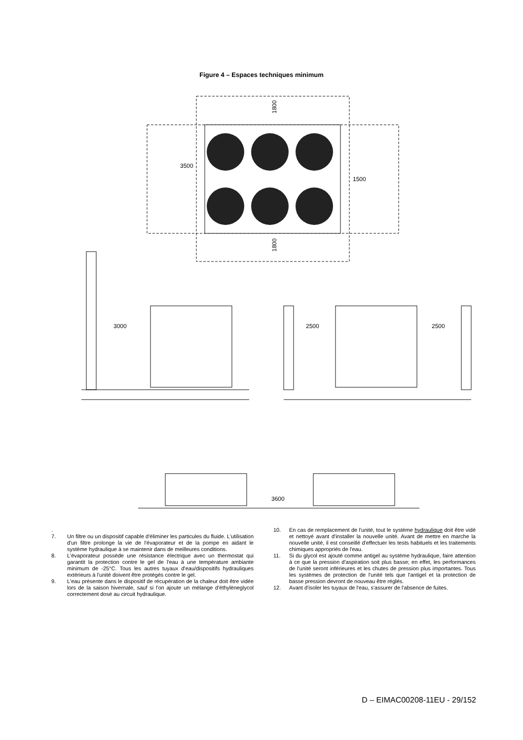Figure 4 – Espaces techniques minimum
3500
1500
1800
1800
3000
2500
2500
3600
.
7. Un filtre ou un dispositif capable d'éliminer les particules du fluide. L'utilisation d'un filtre prolonge la vie de l'évaporateur et de la pompe en aidant le système hydraulique à se maintenir dans de meilleures conditions.
8. L'évaporateur possède une résistance électrique avec un thermostat qui garantit la protection contre le gel de l'eau à une température ambiante minimum de -25°C. Tous les autres tuyaux d'eau/dispositifs hydrauliques extérieurs à l'unité doivent être protégés contre le gel.
9. L'eau présente dans le dispositif de récupération de la chaleur doit être vidée lors de la saison hivernale, sauf si l'on ajoute un mélange d'éthylèneglycol correctement dosé au circuit hydraulique.
10. En cas de remplacement de l'unité, tout le système hydraulique doit être vidé et nettoyé avant d'installer la nouvelle unité. Avant de mettre en marche la nouvelle unité, il est conseillé d'effectuer les tests habituels et les traitements chimiques appropriés de l'eau.
11. Si du glycol est ajouté comme antigel au système hydraulique, faire attention à ce que la pression d'aspiration soit plus basse; en effet, les performances de l'unité seront inférieures et les chutes de pression plus importantes. Tous les systèmes de protection de l'unité tels que l'antigel et la protection de basse pression devront de nouveau être réglés.
12. Avant d'isoler les tuyaux de l'eau, s'assurer de l'absence de fuites.
D – EIMAC00208-11EU - 29/152